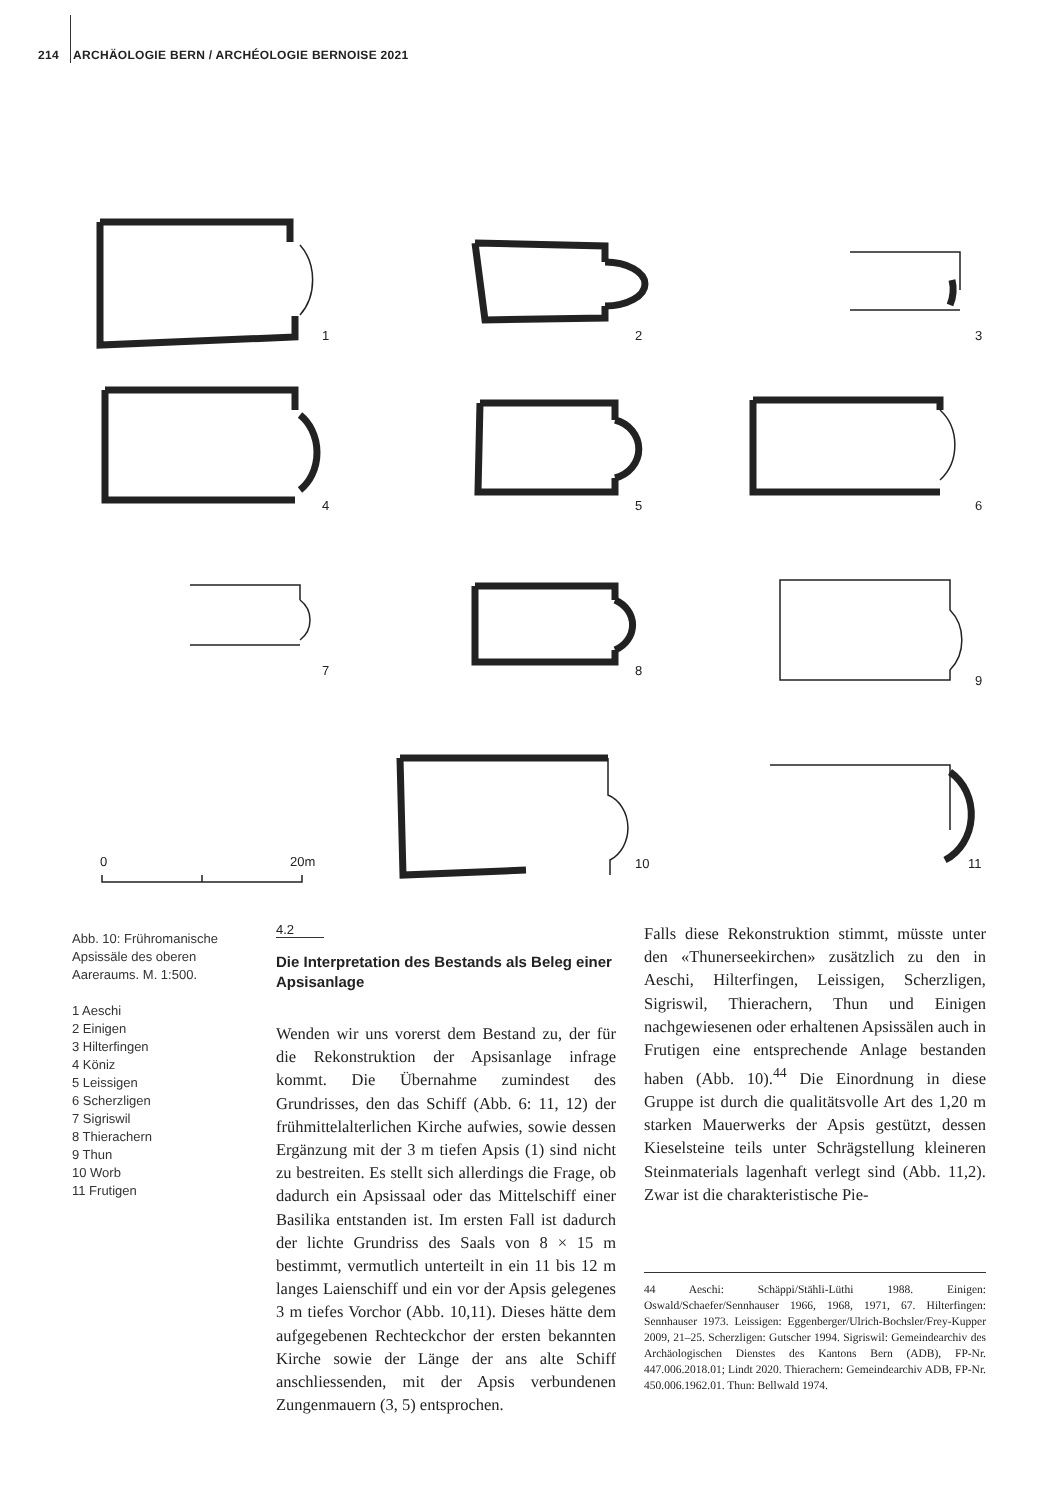214 ARCHÄOLOGIE BERN / ARCHÉOLOGIE BERNOISE 2021
1
2
3
4
5
6
7
8
9
10
11
0
20m
Abb. 10: Frühromanische Apsissäle des oberen Aareraums. M. 1:500.
1 Aeschi
2 Einigen
3 Hilterfingen
4 Köniz
5 Leissigen
6 Scherzligen
7 Sigriswil
8 Thierachern
9 Thun
10 Worb
11 Frutigen
4.2
Die Interpretation des Bestands als Beleg einer Apsisanlage
Wenden wir uns vorerst dem Bestand zu, der für die Rekonstruktion der Apsisanlage infrage kommt. Die Übernahme zumindest des Grundrisses, den das Schiff (Abb. 6: 11, 12) der frühmittelalterlichen Kirche aufwies, sowie dessen Ergänzung mit der 3 m tiefen Apsis (1) sind nicht zu bestreiten. Es stellt sich allerdings die Frage, ob dadurch ein Apsissaal oder das Mittelschiff einer Basilika entstanden ist. Im ersten Fall ist dadurch der lichte Grundriss des Saals von 8 × 15 m bestimmt, vermutlich unterteilt in ein 11 bis 12 m langes Laienschiff und ein vor der Apsis gelegenes 3 m tiefes Vorchor (Abb. 10,11). Dieses hätte dem aufgegebenen Rechteckchor der ersten bekannten Kirche sowie der Länge der ans alte Schiff anschliessenden, mit der Apsis verbundenen Zungenmauern (3, 5) entsprochen.
Falls diese Rekonstruktion stimmt, müsste unter den «Thunerseekirchen» zusätzlich zu den in Aeschi, Hilterfingen, Leissigen, Scherzligen, Sigriswil, Thierachern, Thun und Einigen nachgewiesenen oder erhaltenen Apsissälen auch in Frutigen eine entsprechende Anlage bestanden haben (Abb. 10).<sup>44</sup> Die Einordnung in diese Gruppe ist durch die qualitätsvolle Art des 1,20 m starken Mauerwerks der Apsis gestützt, dessen Kieselsteine teils unter Schrägstellung kleineren Steinmaterials lagenhaft verlegt sind (Abb. 11,2). Zwar ist die charakteristische Pie-
44 Aeschi: Schäppi/Stähli-Lüthi 1988. Einigen: Oswald/Schaefer/Sennhauser 1966, 1968, 1971, 67. Hilterfingen: Sennhauser 1973. Leissigen: Eggenberger/Ulrich-Bochsler/Frey-Kupper 2009, 21–25. Scherzligen: Gutscher 1994. Sigriswil: Gemeindearchiv des Archäologischen Dienstes des Kantons Bern (ADB), FP-Nr. 447.006.2018.01; Lindt 2020. Thierachern: Gemeindearchiv ADB, FP-Nr. 450.006.1962.01. Thun: Bellwald 1974.